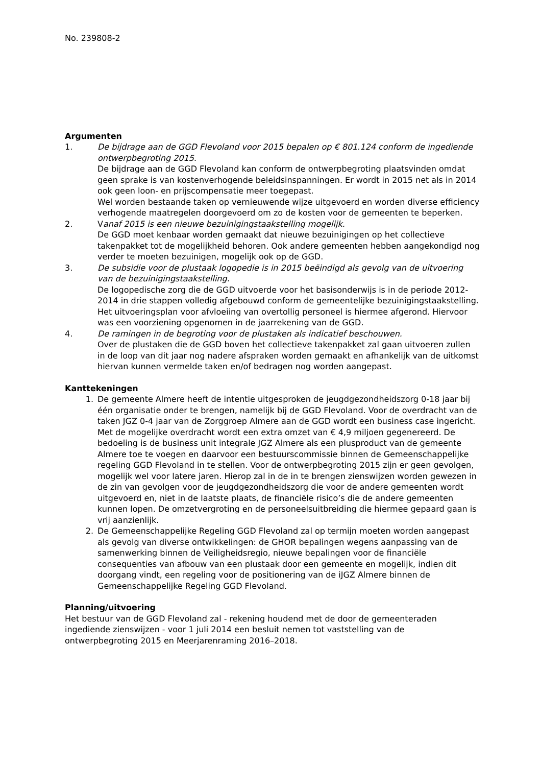No. 239808-2
Argumenten
1. De bijdrage aan de GGD Flevoland voor 2015 bepalen op € 801.124 conform de ingediende ontwerpbegroting 2015.
De bijdrage aan de GGD Flevoland kan conform de ontwerpbegroting plaatsvinden omdat geen sprake is van kostenverhogende beleidsinspanningen. Er wordt in 2015 net als in 2014 ook geen loon- en prijscompensatie meer toegepast.
Wel worden bestaande taken op vernieuwende wijze uitgevoerd en worden diverse efficiency verhogende maatregelen doorgevoerd om zo de kosten voor de gemeenten te beperken.
2. Vanaf 2015 is een nieuwe bezuinigingstaakstelling mogelijk.
De GGD moet kenbaar worden gemaakt dat nieuwe bezuinigingen op het collectieve takenpakket tot de mogelijkheid behoren. Ook andere gemeenten hebben aangekondigd nog verder te moeten bezuinigen, mogelijk ook op de GGD.
3. De subsidie voor de plustaak logopedie is in 2015 beëindigd als gevolg van de uitvoering van de bezuinigingstaakstelling.
De logopedische zorg die de GGD uitvoerde voor het basisonderwijs is in de periode 2012-2014 in drie stappen volledig afgebouwd conform de gemeentelijke bezuinigingstaakstelling. Het uitvoeringsplan voor afvloeiing van overtollig personeel is hiermee afgerond. Hiervoor was een voorziening opgenomen in de jaarrekening van de GGD.
4. De ramingen in de begroting voor de plustaken als indicatief beschouwen.
Over de plustaken die de GGD boven het collectieve takenpakket zal gaan uitvoeren zullen in de loop van dit jaar nog nadere afspraken worden gemaakt en afhankelijk van de uitkomst hiervan kunnen vermelde taken en/of bedragen nog worden aangepast.
Kanttekeningen
1. De gemeente Almere heeft de intentie uitgesproken de jeugdgezondheidszorg 0-18 jaar bij één organisatie onder te brengen, namelijk bij de GGD Flevoland. Voor de overdracht van de taken JGZ 0-4 jaar van de Zorggroep Almere aan de GGD wordt een business case ingericht. Met de mogelijke overdracht wordt een extra omzet van € 4,9 miljoen gegenereerd. De bedoeling is de business unit integrale JGZ Almere als een plusproduct van de gemeente Almere toe te voegen en daarvoor een bestuurscommissie binnen de Gemeenschappelijke regeling GGD Flevoland in te stellen. Voor de ontwerpbegroting 2015 zijn er geen gevolgen, mogelijk wel voor latere jaren. Hierop zal in de in te brengen zienswijzen worden gewezen in de zin van gevolgen voor de jeugdgezondheidszorg die voor de andere gemeenten wordt uitgevoerd en, niet in de laatste plaats, de financiële risico’s die de andere gemeenten kunnen lopen. De omzetvergroting en de personeelsuitbreiding die hiermee gepaard gaan is vrij aanzienlijk.
2. De Gemeenschappelijke Regeling GGD Flevoland zal op termijn moeten worden aangepast als gevolg van diverse ontwikkelingen: de GHOR bepalingen wegens aanpassing van de samenwerking binnen de Veiligheidsregio, nieuwe bepalingen voor de financiële consequenties van afbouw van een plustaak door een gemeente en mogelijk, indien dit doorgang vindt, een regeling voor de positionering van de iJGZ Almere binnen de Gemeenschappelijke Regeling GGD Flevoland.
Planning/uitvoering
Het bestuur van de GGD Flevoland zal - rekening houdend met de door de gemeenteraden ingediende zienswijzen - voor 1 juli 2014 een besluit nemen tot vaststelling van de ontwerpbegroting 2015 en Meerjarenraming 2016–2018.